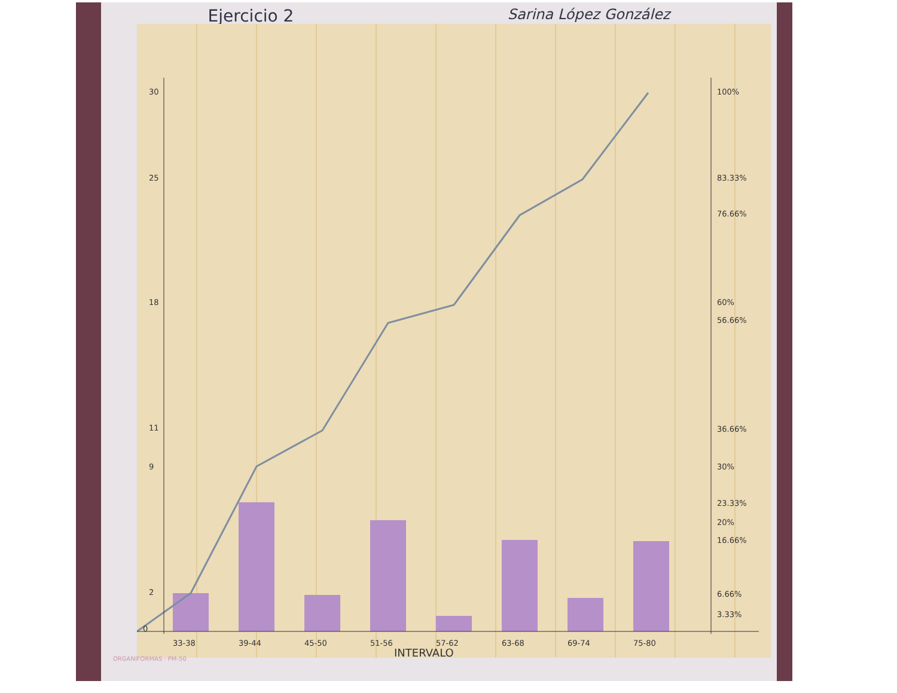Ejercicio 2 Sarina López González
33-38
39-44
45-50
51-56
57-62
63-68
69-74
75-80
INTERVALO
100%
83.33%
76.66%
60%
56.66%
36.66%
30%
23.33%
20%
16.66%
6.66%
3.33%
30
25
18
11
9
2
0
ORGANIFORMAS · PM-50